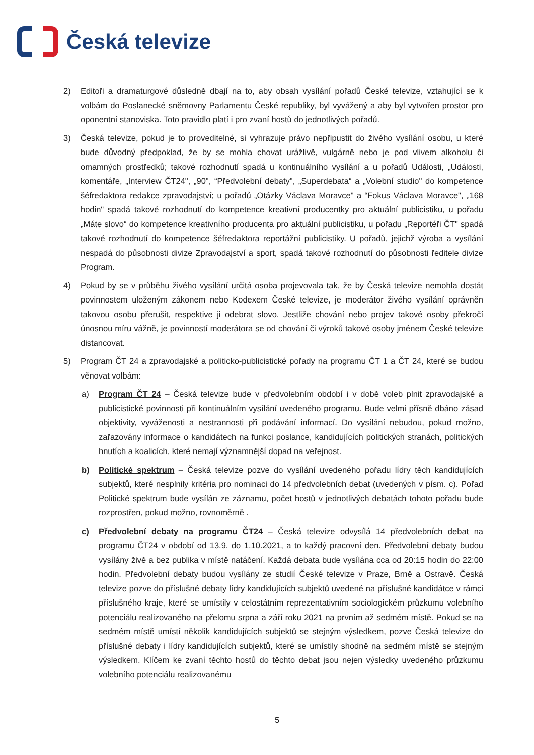Česká televize
2) Editoři a dramaturgové důsledně dbají na to, aby obsah vysílání pořadů České televize, vztahující se k volbám do Poslanecké sněmovny Parlamentu České republiky, byl vyvážený a aby byl vytvořen prostor pro oponentní stanoviska. Toto pravidlo platí i pro zvaní hostů do jednotlivých pořadů.
3) Česká televize, pokud je to proveditelné, si vyhrazuje právo nepřipustit do živého vysílání osobu, u které bude důvodný předpoklad, že by se mohla chovat urážlivě, vulgárně nebo je pod vlivem alkoholu či omamných prostředků; takové rozhodnutí spadá u kontinuálního vysílání a u pořadů Události, „Události, komentáře, „Interview ČT24", „90", “Předvolební debaty", „Superdebata“ a „Volební studio" do kompetence šéfredaktora redakce zpravodajství; u pořadů „Otázky Václava Moravce" a “Fokus Václava Moravce", „168 hodin" spadá takové rozhodnutí do kompetence kreativní producentky pro aktuální publicistiku, u pořadu „Máte slovo“ do kompetence kreativního producenta pro aktuální publicistiku, u pořadu „Reportéři ČT" spadá takové rozhodnutí do kompetence šéfredaktora reportážní publicistiky. U pořadů, jejichž výroba a vysílání nespadá do působnosti divize Zpravodajství a sport, spadá takové rozhodnutí do působnosti ředitele divize Program.
4) Pokud by se v průběhu živého vysílání určitá osoba projevovala tak, že by Česká televize nemohla dostát povinnostem uloženým zákonem nebo Kodexem České televize, je moderátor živého vysílání oprávněn takovou osobu přerušit, respektive ji odebrat slovo. Jestliže chování nebo projev takové osoby překročí únosnou míru vážně, je povinností moderátora se od chování či výroků takové osoby jménem České televize distancovat.
5) Program ČT 24 a zpravodajské a politicko-publicistické pořady na programu ČT 1 a ČT 24, které se budou věnovat volbám:
a) Program ČT 24 – Česká televize bude v předvolebním období i v době voleb plnit zpravodajské a publicistické povinnosti při kontinuálním vysílání uvedeného programu. Bude velmi přísně dbáno zásad objektivity, vyváženosti a nestrannosti při podávání informací. Do vysílání nebudou, pokud možno, zařazovány informace o kandidátech na funkci poslance, kandidujících politických stranách, politických hnutích a koalicích, které nemají významnější dopad na veřejnost.
b) Politické spektrum – Česká televize pozve do vysílání uvedeného pořadu lídry těch kandidujících subjektů, které nesplnily kritéria pro nominaci do 14 předvolebních debat (uvedených v písm. c). Pořad Politické spektrum bude vysílán ze záznamu, počet hostů v jednotlivých debatách tohoto pořadu bude rozprostřen, pokud možno, rovnoměrně .
c) Předvolební debaty na programu ČT24 – Česká televize odvysílá 14 předvolebních debat na programu ČT24 v období od 13.9. do 1.10.2021, a to každý pracovní den. Předvolební debaty budou vysílány živě a bez publika v místě natáčení. Každá debata bude vysílána cca od 20:15 hodin do 22:00 hodin. Předvolební debaty budou vysílány ze studií České televize v Praze, Brně a Ostravě. Česká televize pozve do příslušné debaty lídry kandidujících subjektů uvedené na příslušné kandidátce v rámci příslušného kraje, které se umístily v celostátním reprezentativním sociologickém průzkumu volebního potenciálu realizovaného na přelomu srpna a září roku 2021 na prvním až sedmém místě. Pokud se na sedmém místě umístí několik kandidujících subjektů se stejným výsledkem, pozve Česká televize do příslušné debaty i lídry kandidujících subjektů, které se umístily shodně na sedmém místě se stejným výsledkem. Klíčem ke zvaní těchto hostů do těchto debat jsou nejen výsledky uvedeného průzkumu volebního potenciálu realizovanému
5